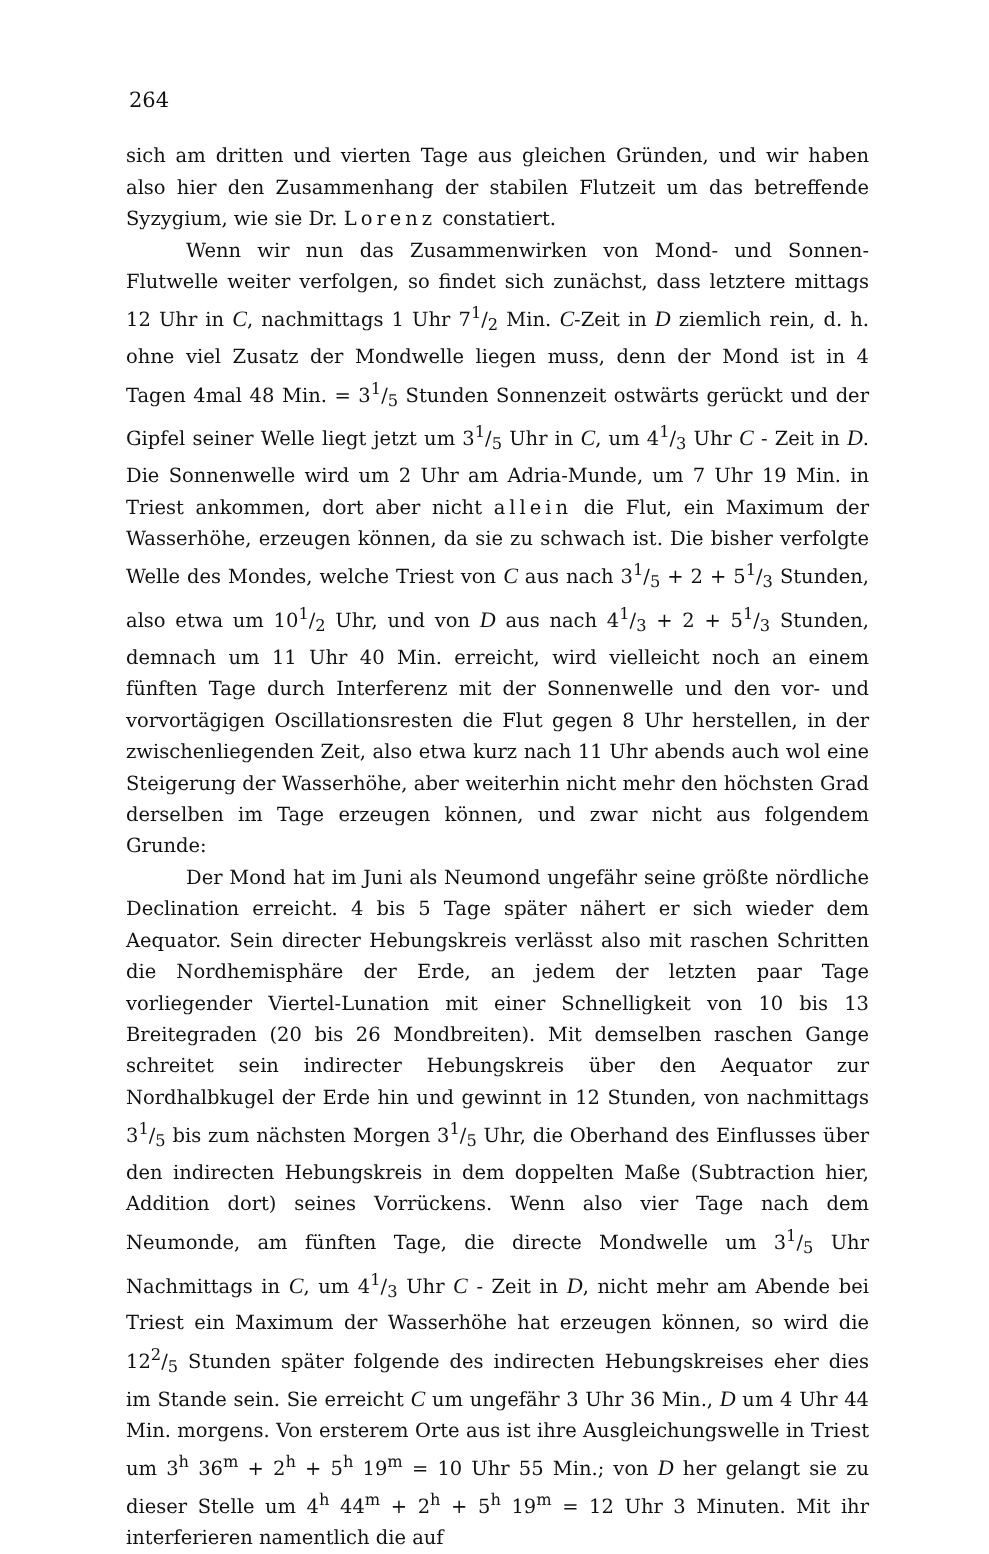264
sich am dritten und vierten Tage aus gleichen Gründen, und wir haben also hier den Zusammenhang der stabilen Flutzeit um das betreffende Syzygium, wie sie Dr. Lorenz constatiert.
Wenn wir nun das Zusammenwirken von Mond- und Sonnen-Flutwelle weiter verfolgen, so findet sich zunächst, dass letztere mittags 12 Uhr in C, nachmittags 1 Uhr 71/2 Min. C-Zeit in D ziemlich rein, d. h. ohne viel Zusatz der Mondwelle liegen muss, denn der Mond ist in 4 Tagen 4mal 48 Min. = 31/5 Stunden Sonnenzeit ostwärts gerückt und der Gipfel seiner Welle liegt jetzt um 31/5 Uhr in C, um 41/3 Uhr C - Zeit in D. Die Sonnenwelle wird um 2 Uhr am Adria-Munde, um 7 Uhr 19 Min. in Triest ankommen, dort aber nicht allein die Flut, ein Maximum der Wasserhöhe, erzeugen können, da sie zu schwach ist. Die bisher verfolgte Welle des Mondes, welche Triest von C aus nach 31/5 + 2 + 51/3 Stunden, also etwa um 101/2 Uhr, und von D aus nach 41/3 + 2 + 51/3 Stunden, demnach um 11 Uhr 40 Min. erreicht, wird vielleicht noch an einem fünften Tage durch Interferenz mit der Sonnenwelle und den vor- und vorvortägigen Oscillationsresten die Flut gegen 8 Uhr herstellen, in der zwischenliegenden Zeit, also etwa kurz nach 11 Uhr abends auch wol eine Steigerung der Wasserhöhe, aber weiterhin nicht mehr den höchsten Grad derselben im Tage erzeugen können, und zwar nicht aus folgendem Grunde:
Der Mond hat im Juni als Neumond ungefähr seine größte nördliche Declination erreicht. 4 bis 5 Tage später nähert er sich wieder dem Aequator. Sein directer Hebungskreis verlässt also mit raschen Schritten die Nordhemisphäre der Erde, an jedem der letzten paar Tage vorliegender Viertel-Lunation mit einer Schnelligkeit von 10 bis 13 Breitegraden (20 bis 26 Mondbreiten). Mit demselben raschen Gange schreitet sein indirecter Hebungskreis über den Aequator zur Nordhalbkugel der Erde hin und gewinnt in 12 Stunden, von nachmittags 31/5 bis zum nächsten Morgen 31/5 Uhr, die Oberhand des Einflusses über den indirecten Hebungskreis in dem doppelten Maße (Subtraction hier, Addition dort) seines Vorrückens. Wenn also vier Tage nach dem Neumonde, am fünften Tage, die directe Mondwelle um 31/5 Uhr Nachmittags in C, um 41/3 Uhr C - Zeit in D, nicht mehr am Abende bei Triest ein Maximum der Wasserhöhe hat erzeugen können, so wird die 122/5 Stunden später folgende des indirecten Hebungskreises eher dies im Stande sein. Sie erreicht C um ungefähr 3 Uhr 36 Min., D um 4 Uhr 44 Min. morgens. Von ersterem Orte aus ist ihre Ausgleichungswelle in Triest um 3<sup>h</sup> 36<sup>m</sup> + 2<sup>h</sup> + 5<sup>h</sup> 19<sup>m</sup> = 10 Uhr 55 Min.; von D her gelangt sie zu dieser Stelle um 4<sup>h</sup> 44<sup>m</sup> + 2<sup>h</sup> + 5<sup>h</sup> 19<sup>m</sup> = 12 Uhr 3 Minuten. Mit ihr interferieren namentlich die auf